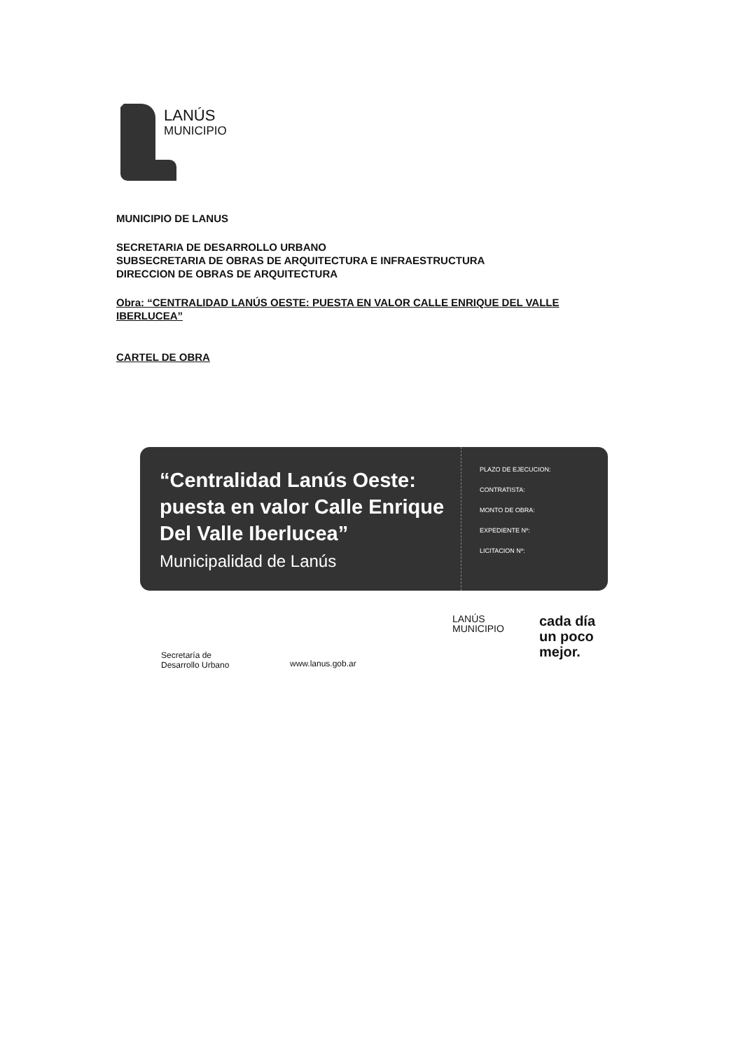LANÚS
MUNICIPIO
MUNICIPIO DE LANUS
SECRETARIA DE DESARROLLO URBANO
SUBSECRETARIA DE OBRAS DE ARQUITECTURA E INFRAESTRUCTURA
DIRECCION DE OBRAS DE ARQUITECTURA
Obra: “CENTRALIDAD LANÚS OESTE: PUESTA EN VALOR CALLE ENRIQUE DEL VALLE IBERLUCEA”
CARTEL DE OBRA
“Centralidad Lanús Oeste: puesta en valor Calle Enrique Del Valle Iberlucea”
Municipalidad de Lanús
PLAZO DE EJECUCION:
CONTRATISTA:
MONTO DE OBRA:
EXPEDIENTE Nº:
LICITACION Nº:
Secretaría de
Desarrollo Urbano
www.lanus.gob.ar
LANÚS
MUNICIPIO
cada día
un poco
mejor.